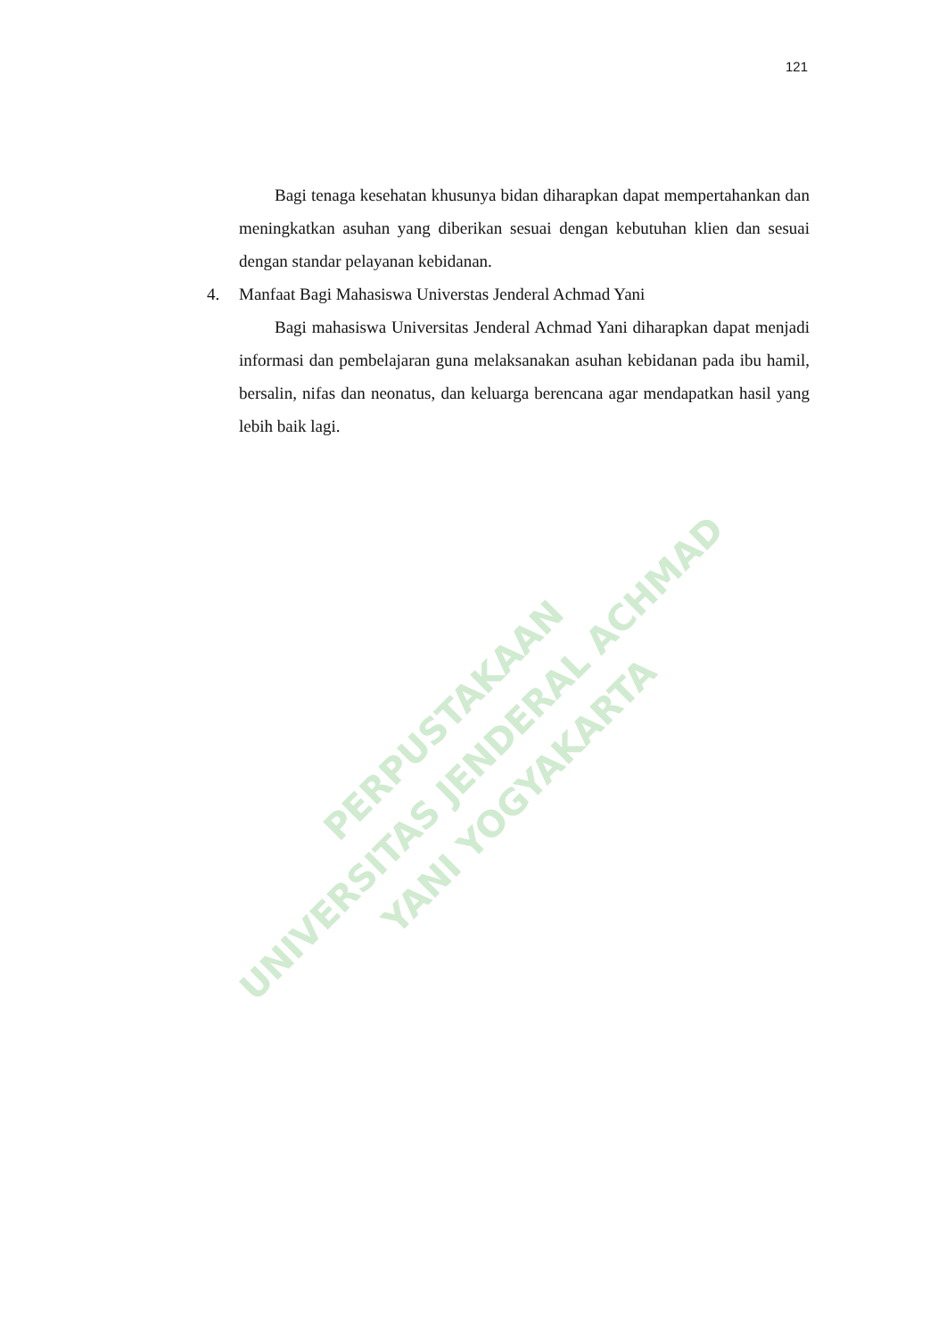121
Bagi tenaga kesehatan khusunya bidan diharapkan dapat mempertahankan dan meningkatkan asuhan yang diberikan sesuai dengan kebutuhan klien dan sesuai dengan standar pelayanan kebidanan.
4. Manfaat Bagi Mahasiswa Universtas Jenderal Achmad Yani
Bagi mahasiswa Universitas Jenderal Achmad Yani diharapkan dapat menjadi informasi dan pembelajaran guna melaksanakan asuhan kebidanan pada ibu hamil, bersalin, nifas dan neonatus, dan keluarga berencana agar mendapatkan hasil yang lebih baik lagi.
PERPUSTAKAAN
UNIVERSITAS JENDERAL ACHMAD YANI YOGYAKARTA